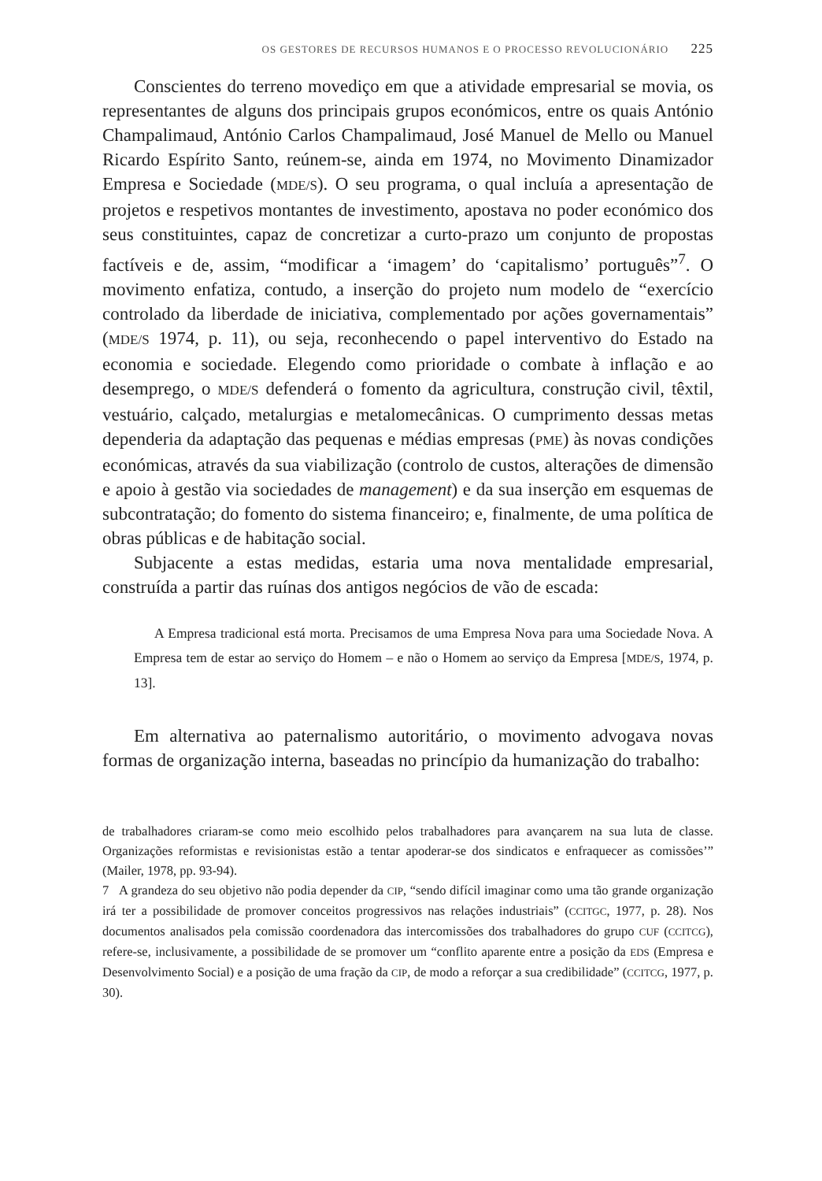OS GESTORES DE RECURSOS HUMANOS E O PROCESSO REVOLUCIONÁRIO 225
Conscientes do terreno movediço em que a atividade empresarial se movia, os representantes de alguns dos principais grupos económicos, entre os quais António Champalimaud, António Carlos Champalimaud, José Manuel de Mello ou Manuel Ricardo Espírito Santo, reúnem-se, ainda em 1974, no Movimento Dinamizador Empresa e Sociedade (MDE/S). O seu programa, o qual incluía a apresentação de projetos e respetivos montantes de investimento, apostava no poder económico dos seus constituintes, capaz de concretizar a curto-prazo um conjunto de propostas factíveis e de, assim, “modificar a ‘imagem’ do ‘capitalismo’ português”<sup>7</sup>. O movimento enfatiza, contudo, a inserção do projeto num modelo de “exercício controlado da liberdade de iniciativa, complementado por ações governamentais” (MDE/S 1974, p. 11), ou seja, reconhecendo o papel interventivo do Estado na economia e sociedade. Elegendo como prioridade o combate à inflação e ao desemprego, o MDE/S defenderá o fomento da agricultura, construção civil, têxtil, vestuário, calçado, metalurgias e metalomecânicas. O cumprimento dessas metas dependeria da adaptação das pequenas e médias empresas (PME) às novas condições económicas, através da sua viabilização (controlo de custos, alterações de dimensão e apoio à gestão via sociedades de management) e da sua inserção em esquemas de subcontratação; do fomento do sistema financeiro; e, finalmente, de uma política de obras públicas e de habitação social.
Subjacente a estas medidas, estaria uma nova mentalidade empresarial, construída a partir das ruínas dos antigos negócios de vão de escada:
A Empresa tradicional está morta. Precisamos de uma Empresa Nova para uma Sociedade Nova. A Empresa tem de estar ao serviço do Homem – e não o Homem ao serviço da Empresa [MDE/S, 1974, p. 13].
Em alternativa ao paternalismo autoritário, o movimento advogava novas formas de organização interna, baseadas no princípio da humanização do trabalho:
de trabalhadores criaram-se como meio escolhido pelos trabalhadores para avançarem na sua luta de classe. Organizações reformistas e revisionistas estão a tentar apoderar-se dos sindicatos e enfraquecer as comissões’” (Mailer, 1978, pp. 93-94).
7 A grandeza do seu objetivo não podia depender da CIP, “sendo difícil imaginar como uma tão grande organização irá ter a possibilidade de promover conceitos progressivos nas relações industriais” (CCITGC, 1977, p. 28). Nos documentos analisados pela comissão coordenadora das intercomissões dos trabalhadores do grupo CUF (CCITCG), refere-se, inclusivamente, a possibilidade de se promover um “conflito aparente entre a posição da EDS (Empresa e Desenvolvimento Social) e a posição de uma fração da CIP, de modo a reforçar a sua credibilidade” (CCITCG, 1977, p. 30).